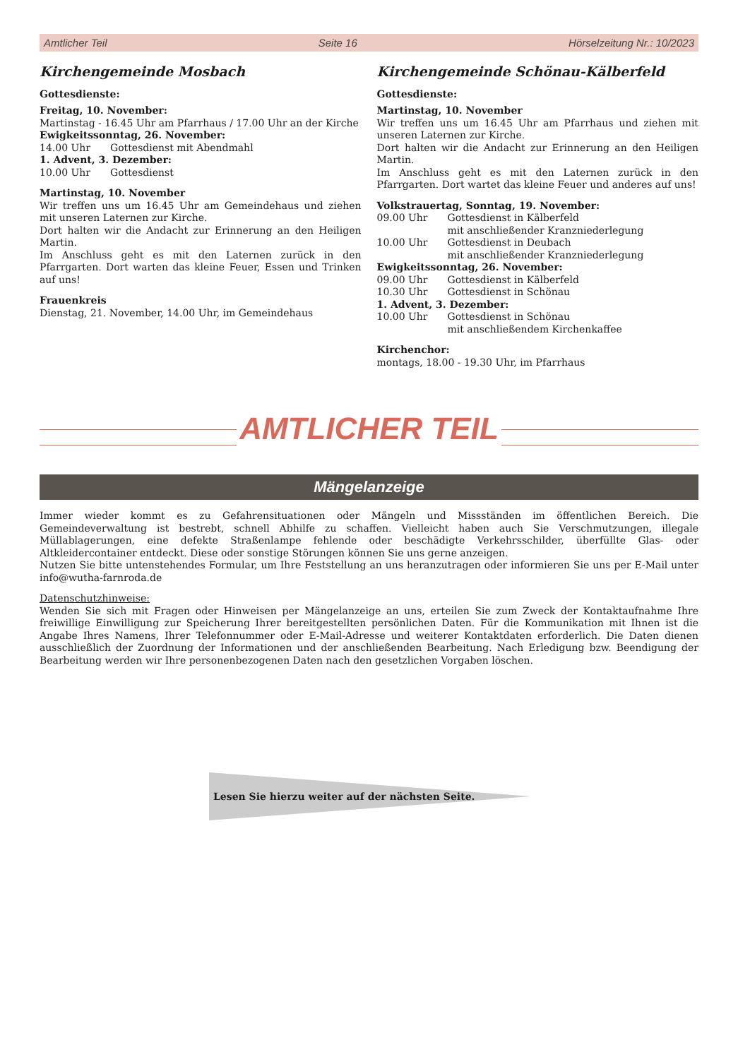Amtlicher Teil Seite 16 Hörselzeitung Nr.: 10/2023
Kirchengemeinde Mosbach
Gottesdienste:
Freitag, 10. November:
Martinstag - 16.45 Uhr am Pfarrhaus / 17.00 Uhr an der Kirche
Ewigkeitssonntag, 26. November:
14.00 Uhr Gottesdienst mit Abendmahl
1. Advent, 3. Dezember:
10.00 Uhr Gottesdienst
Martinstag, 10. November
Wir treffen uns um 16.45 Uhr am Gemeindehaus und ziehen mit unseren Laternen zur Kirche.
Dort halten wir die Andacht zur Erinnerung an den Heiligen Martin.
Im Anschluss geht es mit den Laternen zurück in den Pfarrgarten. Dort warten das kleine Feuer, Essen und Trinken auf uns!
Frauenkreis
Dienstag, 21. November, 14.00 Uhr, im Gemeindehaus
Kirchengemeinde Schönau-Kälberfeld
Gottesdienste:
Martinstag, 10. November
Wir treffen uns um 16.45 Uhr am Pfarrhaus und ziehen mit unseren Laternen zur Kirche.
Dort halten wir die Andacht zur Erinnerung an den Heiligen Martin.
Im Anschluss geht es mit den Laternen zurück in den Pfarrgarten. Dort wartet das kleine Feuer und anderes auf uns!
Volkstrauertag, Sonntag, 19. November:
09.00 Uhr Gottesdienst in Kälberfeld
mit anschließender Kranzniederlegung
10.00 Uhr Gottesdienst in Deubach
mit anschließender Kranzniederlegung
Ewigkeitssonntag, 26. November:
09.00 Uhr Gottesdienst in Kälberfeld
10.30 Uhr Gottesdienst in Schönau
1. Advent, 3. Dezember:
10.00 Uhr Gottesdienst in Schönau
mit anschließendem Kirchenkaffee
Kirchenchor:
montags, 18.00 - 19.30 Uhr, im Pfarrhaus
AMTLICHER TEIL
Mängelanzeige
Immer wieder kommt es zu Gefahrensituationen oder Mängeln und Missständen im öffentlichen Bereich. Die Gemeindeverwaltung ist bestrebt, schnell Abhilfe zu schaffen. Vielleicht haben auch Sie Verschmutzungen, illegale Müllablagerungen, eine defekte Straßenlampe fehlende oder beschädigte Verkehrsschilder, überfüllte Glas- oder Altkleidercontainer entdeckt. Diese oder sonstige Störungen können Sie uns gerne anzeigen.
Nutzen Sie bitte untenstehendes Formular, um Ihre Feststellung an uns heranzutragen oder informieren Sie uns per E-Mail unter info@wutha-farnroda.de
Datenschutzhinweise:
Wenden Sie sich mit Fragen oder Hinweisen per Mängelanzeige an uns, erteilen Sie zum Zweck der Kontaktaufnahme Ihre freiwillige Einwilligung zur Speicherung Ihrer bereitgestellten persönlichen Daten. Für die Kommunikation mit Ihnen ist die Angabe Ihres Namens, Ihrer Telefonnummer oder E-Mail-Adresse und weiterer Kontaktdaten erforderlich. Die Daten dienen ausschließlich der Zuordnung der Informationen und der anschließenden Bearbeitung. Nach Erledigung bzw. Beendigung der Bearbeitung werden wir Ihre personenbezogenen Daten nach den gesetzlichen Vorgaben löschen.
Lesen Sie hierzu weiter auf der nächsten Seite.